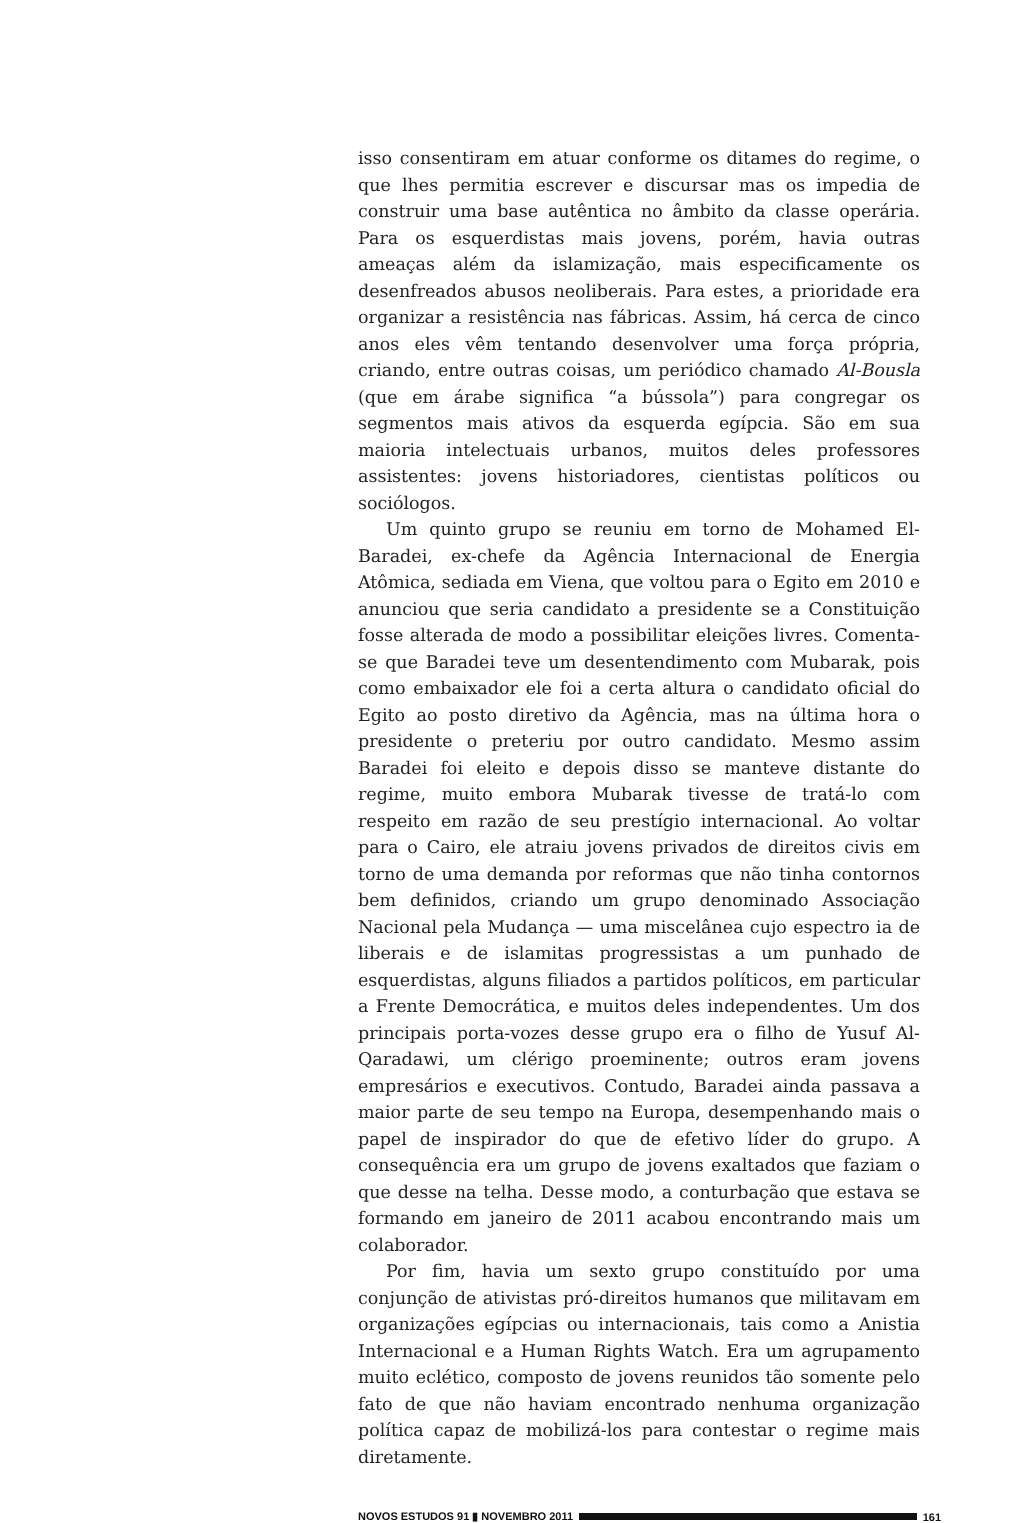isso consentiram em atuar conforme os ditames do regime, o que lhes permitia escrever e discursar mas os impedia de construir uma base autêntica no âmbito da classe operária. Para os esquerdistas mais jovens, porém, havia outras ameaças além da islamização, mais especificamente os desenfreados abusos neoliberais. Para estes, a prioridade era organizar a resistência nas fábricas. Assim, há cerca de cinco anos eles vêm tentando desenvolver uma força própria, criando, entre outras coisas, um periódico chamado Al-Bousla (que em árabe significa “a bússola”) para congregar os segmentos mais ativos da esquerda egípcia. São em sua maioria intelectuais urbanos, muitos deles professores assistentes: jovens historiadores, cientistas políticos ou sociólogos.
Um quinto grupo se reuniu em torno de Mohamed El-Baradei, ex-chefe da Agência Internacional de Energia Atômica, sediada em Viena, que voltou para o Egito em 2010 e anunciou que seria candidato a presidente se a Constituição fosse alterada de modo a possibilitar eleições livres. Comenta-se que Baradei teve um desentendimento com Mubarak, pois como embaixador ele foi a certa altura o candidato oficial do Egito ao posto diretivo da Agência, mas na última hora o presidente o preteriu por outro candidato. Mesmo assim Baradei foi eleito e depois disso se manteve distante do regime, muito embora Mubarak tivesse de tratá-lo com respeito em razão de seu prestígio internacional. Ao voltar para o Cairo, ele atraiu jovens privados de direitos civis em torno de uma demanda por reformas que não tinha contornos bem definidos, criando um grupo denominado Associação Nacional pela Mudança — uma miscelânea cujo espectro ia de liberais e de islamitas progressistas a um punhado de esquerdistas, alguns filiados a partidos políticos, em particular a Frente Democrática, e muitos deles independentes. Um dos principais porta-vozes desse grupo era o filho de Yusuf Al-Qaradawi, um clérigo proeminente; outros eram jovens empresários e executivos. Contudo, Baradei ainda passava a maior parte de seu tempo na Europa, desempenhando mais o papel de inspirador do que de efetivo líder do grupo. A consequência era um grupo de jovens exaltados que faziam o que desse na telha. Desse modo, a conturbação que estava se formando em janeiro de 2011 acabou encontrando mais um colaborador.
Por fim, havia um sexto grupo constituído por uma conjunção de ativistas pró-direitos humanos que militavam em organizações egípcias ou internacionais, tais como a Anistia Internacional e a Human Rights Watch. Era um agrupamento muito eclético, composto de jovens reunidos tão somente pelo fato de que não haviam encontrado nenhuma organização política capaz de mobilizá-los para contestar o regime mais diretamente.
NOVOS ESTUDOS 91 ▮ NOVEMBRO 2011 161